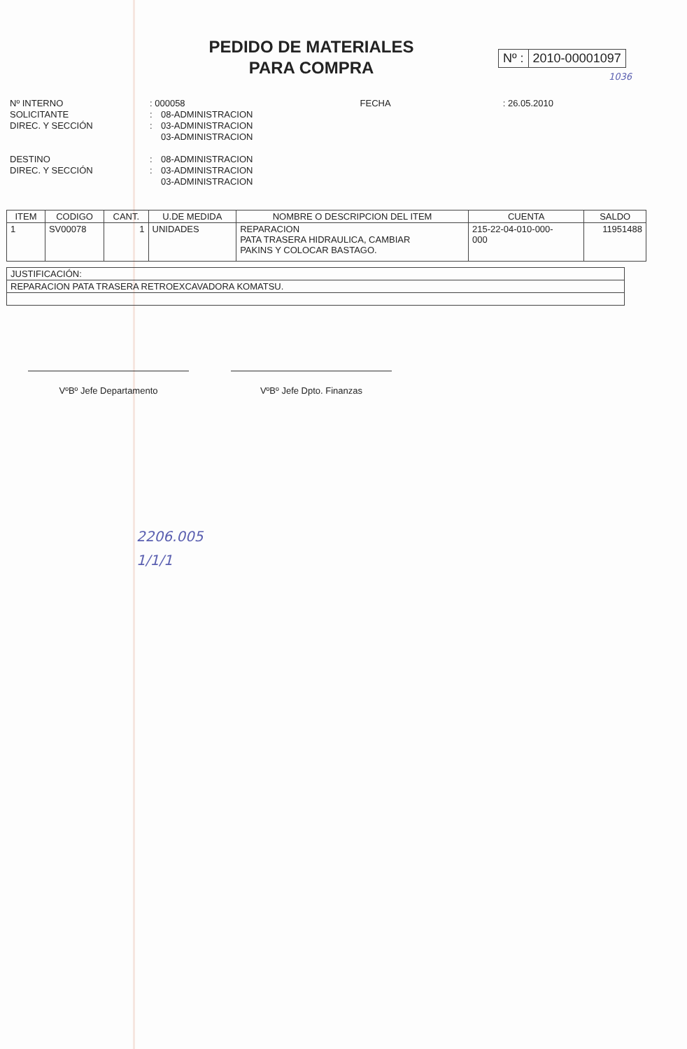PEDIDO DE MATERIALES
PARA COMPRA
Nº : 2010-00001097
1036
Nº INTERNO: 000058 FECHA: 26.05.2010
SOLICITANTE: 08-ADMINISTRACION
DIREC. Y SECCIÓN: 03-ADMINISTRACION
03-ADMINISTRACION
DESTINO: 08-ADMINISTRACION
DIREC. Y SECCIÓN: 03-ADMINISTRACION
03-ADMINISTRACION
| ITEM | CODIGO | CANT. | U.DE MEDIDA | NOMBRE O DESCRIPCION DEL ITEM | CUENTA | SALDO |
| --- | --- | --- | --- | --- | --- | --- |
| 1 | SV00078 | 1 | UNIDADES | REPARACION PATA TRASERA HIDRAULICA, CAMBIAR PAKINS Y COLOCAR BASTAGO. | 215-22-04-010-000- 000 | 11951488 |
| JUSTIFICACIÓN: |
| REPARACION PATA TRASERA RETROEXCAVADORA KOMATSU. |
VºBº Jefe Departamento VºBº Jefe Dpto. Finanzas
2206.005
1/1/1